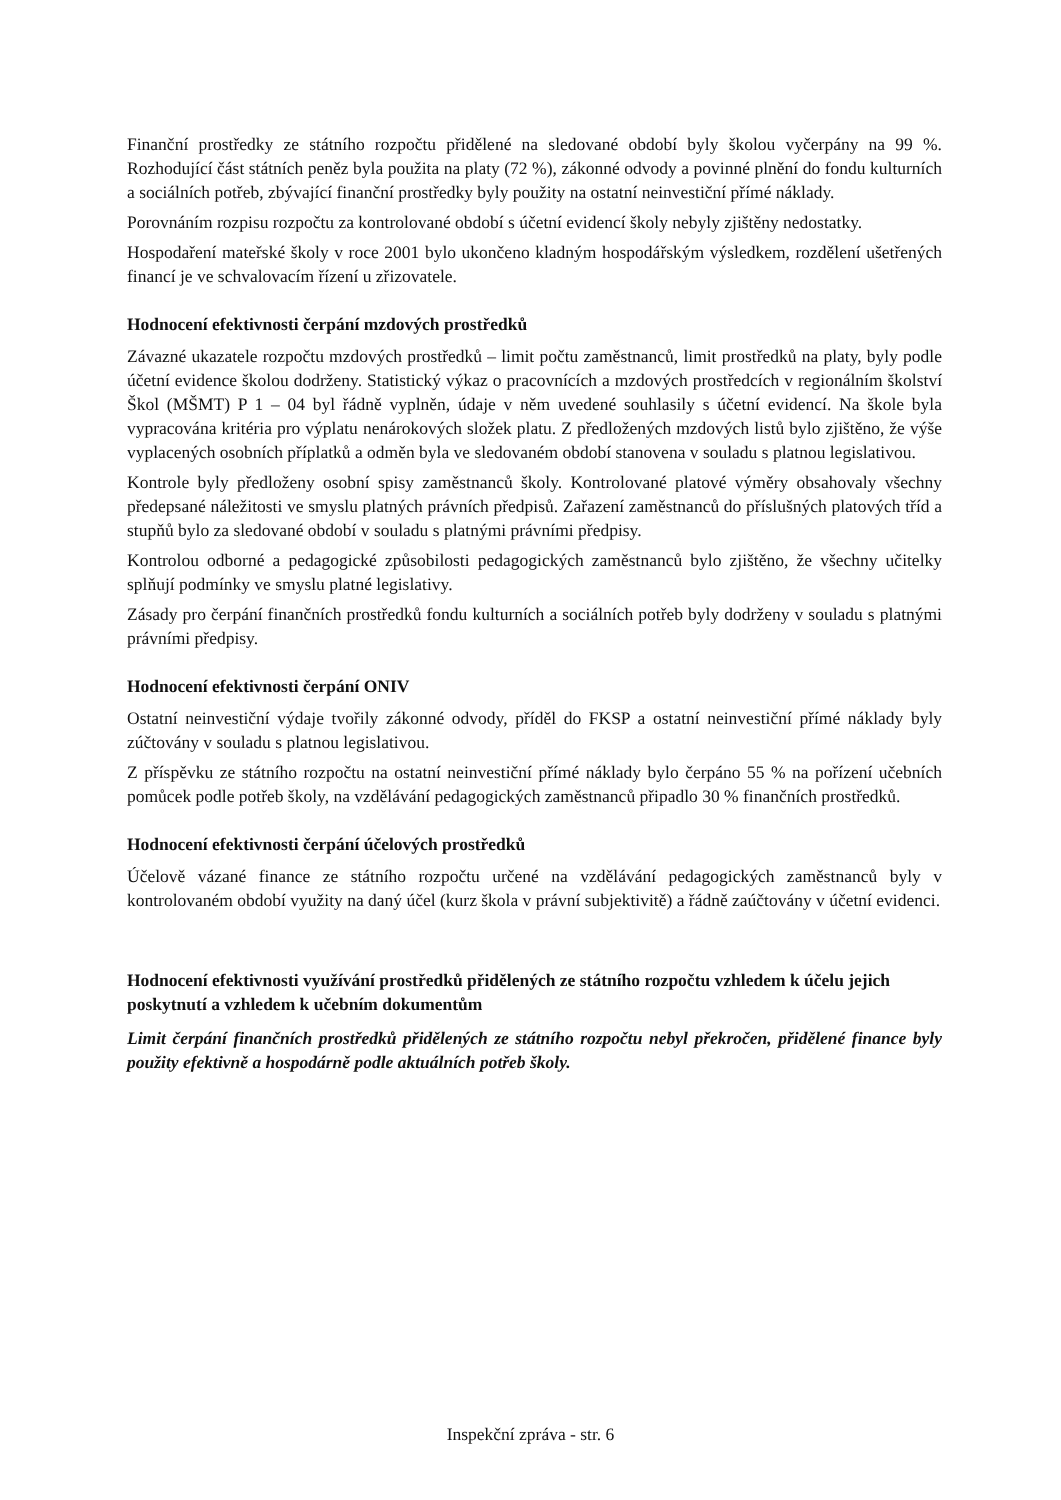Finanční prostředky ze státního rozpočtu přidělené na sledované období byly školou vyčerpány na 99 %. Rozhodující část státních peněz byla použita na platy (72 %), zákonné odvody a povinné plnění do fondu kulturních a sociálních potřeb, zbývající finanční prostředky byly použity na ostatní neinvestiční přímé náklady.
Porovnáním rozpisu rozpočtu za kontrolované období s účetní evidencí školy nebyly zjištěny nedostatky.
Hospodaření mateřské školy v roce 2001 bylo ukončeno kladným hospodářským výsledkem, rozdělení ušetřených financí je ve schvalovacím řízení u zřizovatele.
Hodnocení efektivnosti čerpání mzdových prostředků
Závazné ukazatele rozpočtu mzdových prostředků – limit počtu zaměstnanců, limit prostředků na platy, byly podle účetní evidence školou dodrženy. Statistický výkaz o pracovnících a mzdových prostředcích v regionálním školství Škol (MŠMT) P 1 – 04 byl řádně vyplněn, údaje v něm uvedené souhlasily s účetní evidencí. Na škole byla vypracována kritéria pro výplatu nenárokových složek platu. Z předložených mzdových listů bylo zjištěno, že výše vyplacených osobních příplatků a odměn byla ve sledovaném období stanovena v souladu s platnou legislativou.
Kontrole byly předloženy osobní spisy zaměstnanců školy. Kontrolované platové výměry obsahovaly všechny předepsané náležitosti ve smyslu platných právních předpisů. Zařazení zaměstnanců do příslušných platových tříd a stupňů bylo za sledované období v souladu s platnými právními předpisy.
Kontrolou odborné a pedagogické způsobilosti pedagogických zaměstnanců bylo zjištěno, že všechny učitelky splňují podmínky ve smyslu platné legislativy.
Zásady pro čerpání finančních prostředků fondu kulturních a sociálních potřeb byly dodrženy v souladu s platnými právními předpisy.
Hodnocení efektivnosti čerpání ONIV
Ostatní neinvestiční výdaje tvořily zákonné odvody, příděl do FKSP a ostatní neinvestiční přímé náklady byly zúčtovány v souladu s platnou legislativou.
Z příspěvku ze státního rozpočtu na ostatní neinvestiční přímé náklady bylo čerpáno 55 % na pořízení učebních pomůcek podle potřeb školy, na vzdělávání pedagogických zaměstnanců připadlo 30 % finančních prostředků.
Hodnocení efektivnosti čerpání účelových prostředků
Účelově vázané finance ze státního rozpočtu určené na vzdělávání pedagogických zaměstnanců byly v kontrolovaném období využity na daný účel (kurz škola v právní subjektivitě) a řádně zaúčtovány v účetní evidenci.
Hodnocení efektivnosti využívání prostředků přidělených ze státního rozpočtu vzhledem k účelu jejich poskytnutí a vzhledem k učebním dokumentům
Limit čerpání finančních prostředků přidělených ze státního rozpočtu nebyl překročen, přidělené finance byly použity efektivně a hospodárně podle aktuálních potřeb školy.
Inspekční zpráva - str. 6